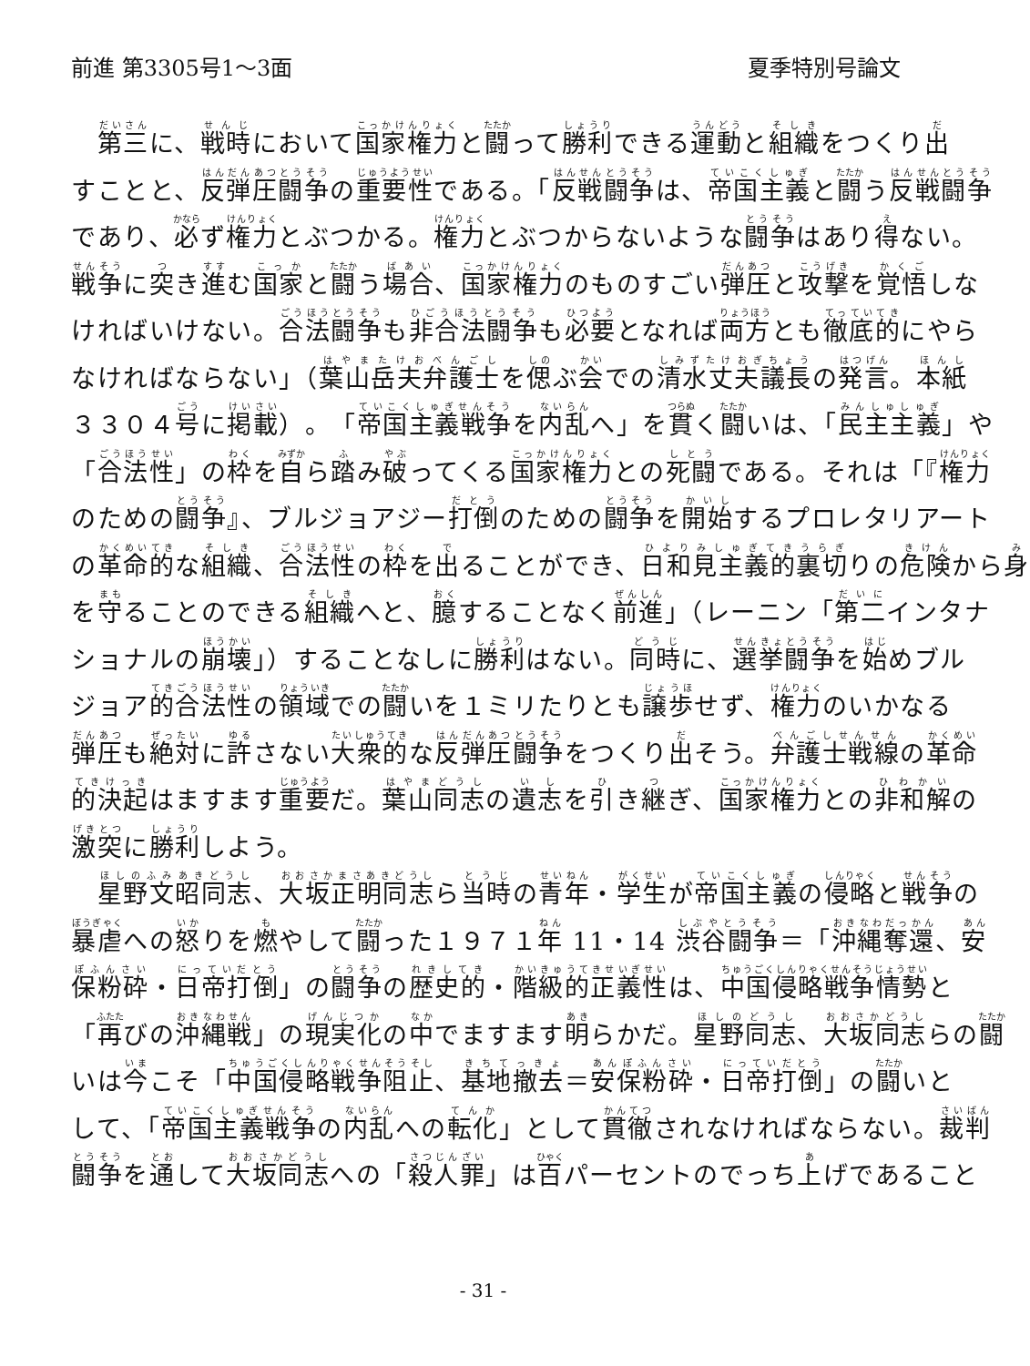前進 第3305号1～3面 夏季特別号論文
　第三に、戦時において国家権力と闘って勝利できる運動と組織をつくり出
すことと、反弾圧闘争の重要性である。「反戦闘争は、帝国主義と闘う反戦闘争
であり、必ず権力とぶつかる。権力とぶつからないような闘争はあり得ない。
戦争に突き進む国家と闘う場合、国家権力のものすごい弾圧と攻撃を覚悟しな
ければいけない。合法闘争も非合法闘争も必要となれば両方とも徹底的にやら
なければならない」（葉山岳夫弁護士を偲ぶ会での清水丈夫議長の発言。本紙
３３０４号に掲載）。「帝国主義戦争を内乱へ」を貫く闘いは、「民主主義」や
「合法性」の枠を自ら踏み破ってくる国家権力との死闘である。それは「『権力
のための闘争』、ブルジョアジー打倒のための闘争を開始するプロレタリアート
の革命的な組織、合法性の枠を出ることができ、日和見主義的裏切りの危険から身
を守ることのできる組織へと、臆することなく前進」（レーニン「第二インタナ
ショナルの崩壊」）することなしに勝利はない。同時に、選挙闘争を始めブル
ジョア的合法性の領域での闘いを１ミリたりとも譲歩せず、権力のいかなる
弾圧も絶対に許さない大衆的な反弾圧闘争をつくり出そう。弁護士戦線の革命
的決起はますます重要だ。葉山同志の遺志を引き継ぎ、国家権力との非和解の
激突に勝利しよう。
　星野文昭同志、大坂正明同志ら当時の青年・学生が帝国主義の侵略と戦争の
暴虐への怒りを燃やして闘った１９７１年 11・14 渋谷闘争＝「沖縄奪還、安
保粉砕・日帝打倒」の闘争の歴史的・階級的正義性は、中国侵略戦争情勢と
「再びの沖縄戦」の現実化の中でますます明らかだ。星野同志、大坂同志らの闘
いは今こそ「中国侵略戦争阻止、基地撤去＝安保粉砕・日帝打倒」の闘いと
して、「帝国主義戦争の内乱への転化」として貫徹されなければならない。裁判
闘争を通して大坂同志への「殺人罪」は百パーセントのでっち上げであること
- 31 -